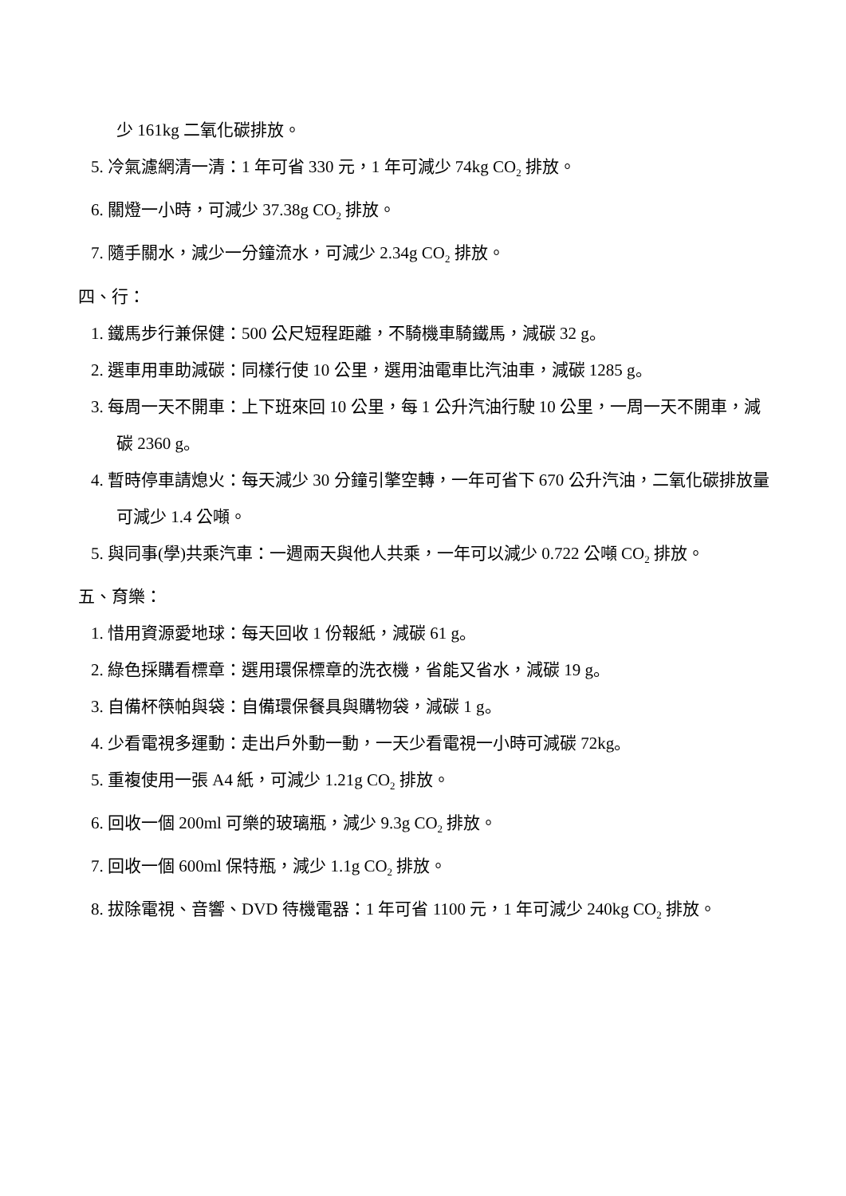少 161kg 二氧化碳排放。
5. 冷氣濾網清一清：1 年可省 330 元，1 年可減少 74kg CO<sub>2</sub> 排放。
6. 關燈一小時，可減少 37.38g CO<sub>2</sub> 排放。
7. 隨手關水，減少一分鐘流水，可減少 2.34g CO<sub>2</sub> 排放。
四、行：
1. 鐵馬步行兼保健：500 公尺短程距離，不騎機車騎鐵馬，減碳 32 g。
2. 選車用車助減碳：同樣行使 10 公里，選用油電車比汽油車，減碳 1285 g。
3. 每周一天不開車：上下班來回 10 公里，每 1 公升汽油行駛 10 公里，一周一天不開車，減碳 2360 g。
4. 暫時停車請熄火：每天減少 30 分鐘引擎空轉，一年可省下 670 公升汽油，二氧化碳排放量可減少 1.4 公噸。
5. 與同事(學)共乘汽車：一週兩天與他人共乘，一年可以減少 0.722 公噸 CO<sub>2</sub> 排放。
五、育樂：
1. 惜用資源愛地球：每天回收 1 份報紙，減碳 61 g。
2. 綠色採購看標章：選用環保標章的洗衣機，省能又省水，減碳 19 g。
3. 自備杯筷帕與袋：自備環保餐具與購物袋，減碳 1 g。
4. 少看電視多運動：走出戶外動一動，一天少看電視一小時可減碳 72kg。
5. 重複使用一張 A4 紙，可減少 1.21g CO<sub>2</sub> 排放。
6. 回收一個 200ml 可樂的玻璃瓶，減少 9.3g CO<sub>2</sub> 排放。
7. 回收一個 600ml 保特瓶，減少 1.1g CO<sub>2</sub> 排放。
8. 拔除電視、音響、DVD 待機電器：1 年可省 1100 元，1 年可減少 240kg CO<sub>2</sub> 排放。